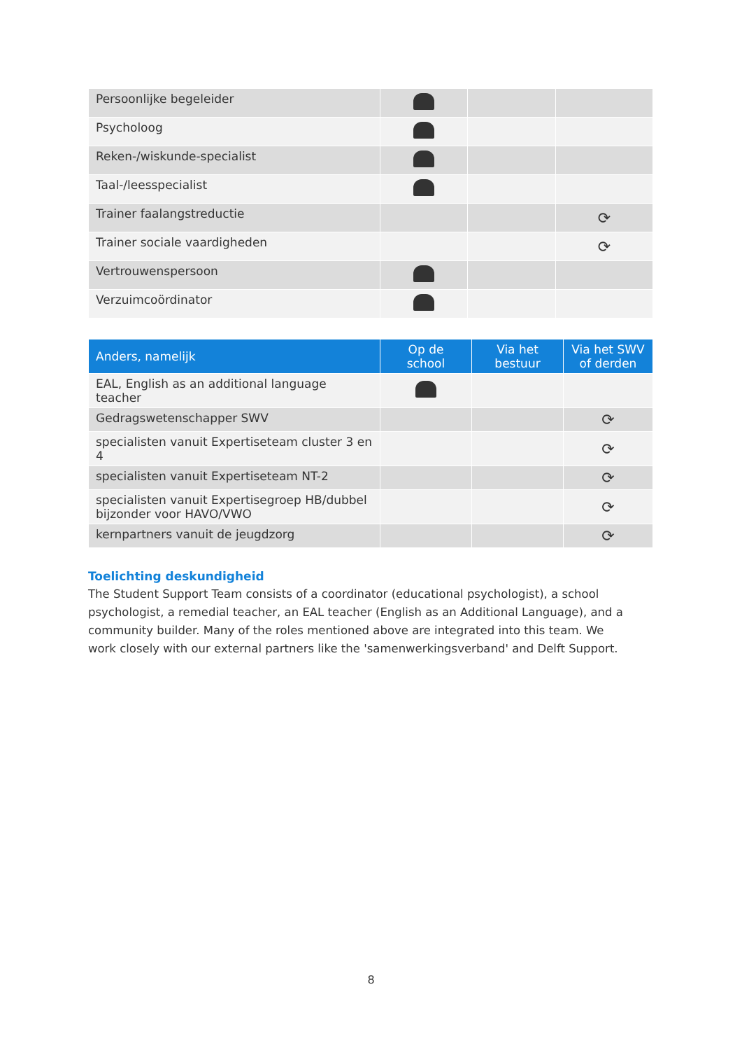| Persoonlijke begeleider | | | |
| Psycholoog | | | |
| Reken-/wiskunde-specialist | | | |
| Taal-/leesspecialist | | | |
| Trainer faalangstreductie | | | ⟳ |
| Trainer sociale vaardigheden | | | ⟳ |
| Vertrouwenspersoon | | | |
| Verzuimcoördinator | | | |
| Anders, namelijk | Op de school | Via het bestuur | Via het SWV of derden |
| --- | --- | --- | --- |
| EAL, English as an additional language teacher | | | |
| Gedragswetenschapper SWV | | | ⟳ |
| specialisten vanuit Expertiseteam cluster 3 en 4 | | | ⟳ |
| specialisten vanuit Expertiseteam NT-2 | | | ⟳ |
| specialisten vanuit Expertisegroep HB/dubbel bijzonder voor HAVO/VWO | | | ⟳ |
| kernpartners vanuit de jeugdzorg | | | ⟳ |
Toelichting deskundigheid
The Student Support Team consists of a coordinator (educational psychologist), a school psychologist, a remedial teacher, an EAL teacher (English as an Additional Language), and a community builder. Many of the roles mentioned above are integrated into this team. We work closely with our external partners like the 'samenwerkingsverband' and Delft Support.
8